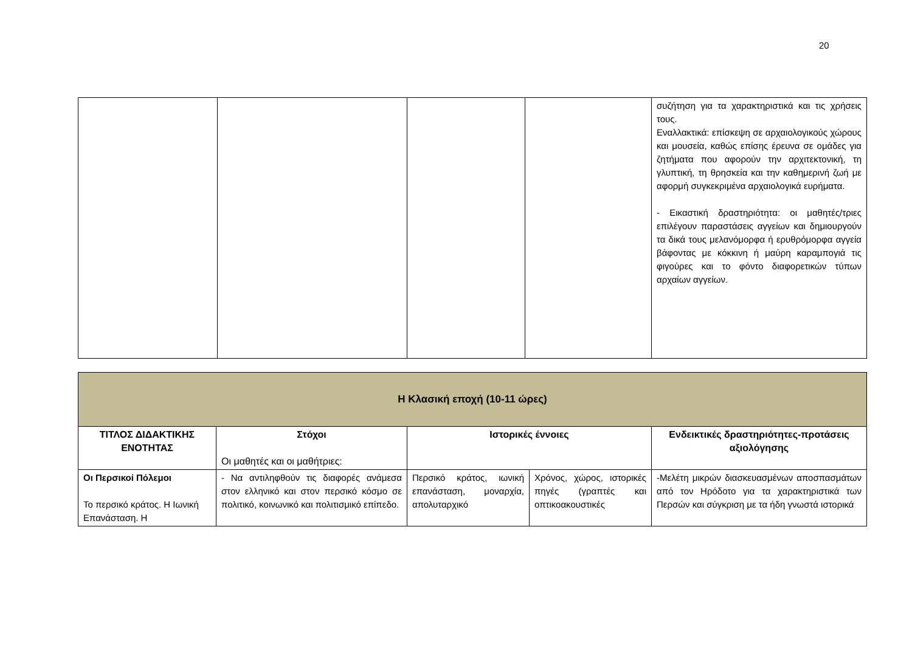20
| | | | | συζήτηση για τα χαρακτηριστικά και τις χρήσεις τους. Εναλλακτικά: επίσκεψη σε αρχαιολογικούς χώρους και μουσεία, καθώς επίσης έρευνα σε ομάδες για ζητήματα που αφορούν την αρχιτεκτονική, τη γλυπτική, τη θρησκεία και την καθημερινή ζωή με αφορμή συγκεκριμένα αρχαιολογικά ευρήματα. - Εικαστική δραστηριότητα: οι μαθητές/τριες επιλέγουν παραστάσεις αγγείων και δημιουργούν τα δικά τους μελανόμορφα ή ερυθρόμορφα αγγεία βάφοντας με κόκκινη ή μαύρη καραμπογιά τις φιγούρες και το φόντο διαφορετικών τύπων αρχαίων αγγείων. |
| Η Κλασική εποχή (10-11 ώρες) | | | | |
| ΤΙΤΛΟΣ ΔΙΔΑΚΤΙΚΗΣ ΕΝΟΤΗΤΑΣ | Στόχοι Οι μαθητές και οι μαθήτριες: | Ιστορικές έννοιες | | Ενδεικτικές δραστηριότητες-προτάσεις αξιολόγησης |
| Οι Περσικοί Πόλεμοι Το περσικό κράτος. Η Ιωνική Επανάσταση. Η | - Να αντιληφθούν τις διαφορές ανάμεσα στον ελληνικό και στον περσικό κόσμο σε πολιτικό, κοινωνικό και πολιτισμικό επίπεδο. | Περσικό κράτος, ιωνική επανάσταση, μοναρχία, απολυταρχικό | Χρόνος, χώρος, ιστορικές πηγές (γραπτές και οπτικοακουστικές | -Μελέτη μικρών διασκευασμένων αποσπασμάτων από τον Ηρόδοτο για τα χαρακτηριστικά των Περσών και σύγκριση με τα ήδη γνωστά ιστορικά |